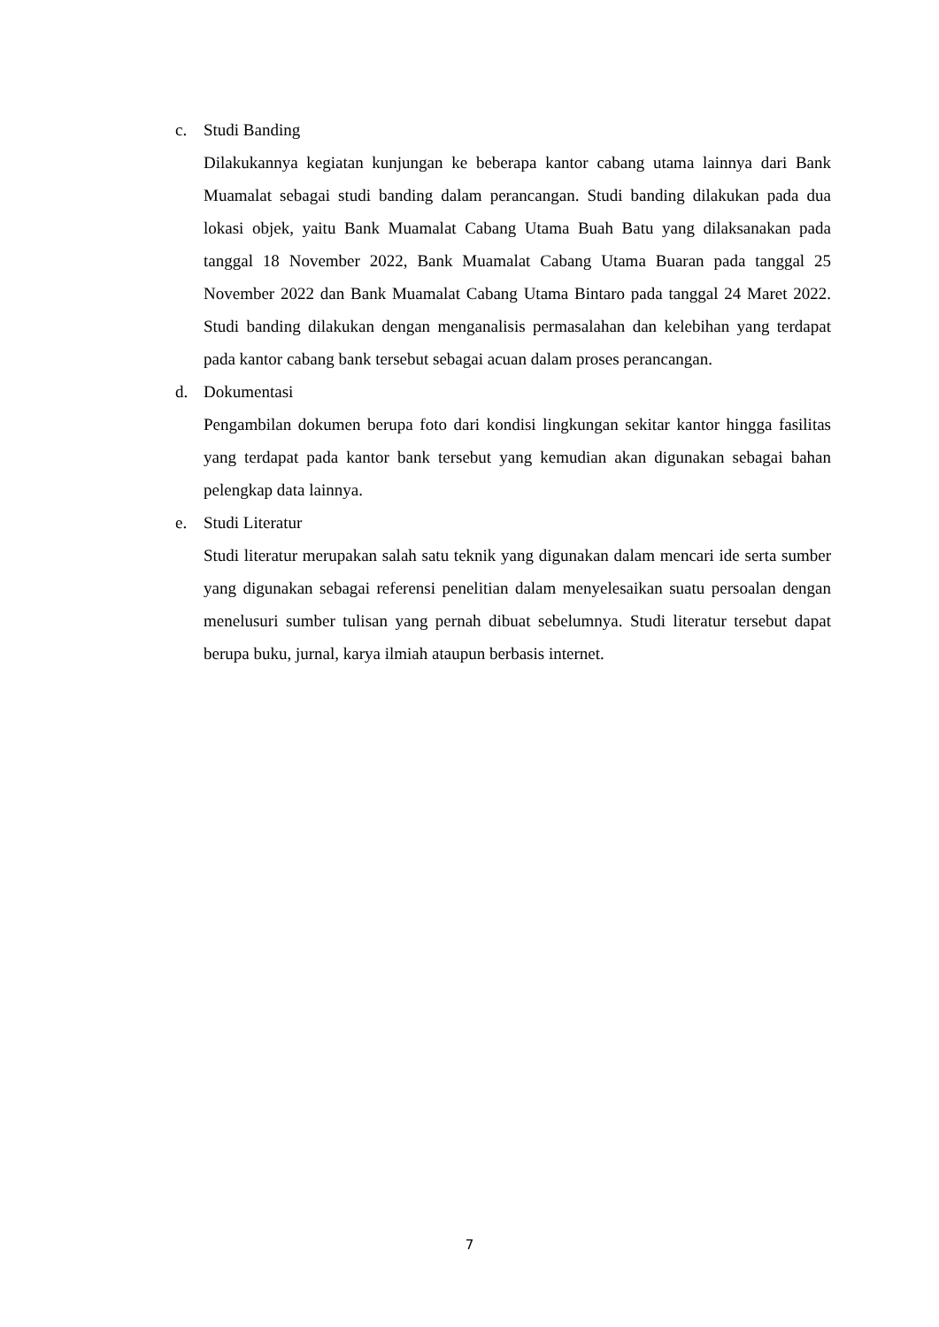c. Studi Banding
Dilakukannya kegiatan kunjungan ke beberapa kantor cabang utama lainnya dari Bank Muamalat sebagai studi banding dalam perancangan. Studi banding dilakukan pada dua lokasi objek, yaitu Bank Muamalat Cabang Utama Buah Batu yang dilaksanakan pada tanggal 18 November 2022, Bank Muamalat Cabang Utama Buaran pada tanggal 25 November 2022 dan Bank Muamalat Cabang Utama Bintaro pada tanggal 24 Maret 2022. Studi banding dilakukan dengan menganalisis permasalahan dan kelebihan yang terdapat pada kantor cabang bank tersebut sebagai acuan dalam proses perancangan.
d. Dokumentasi
Pengambilan dokumen berupa foto dari kondisi lingkungan sekitar kantor hingga fasilitas yang terdapat pada kantor bank tersebut yang kemudian akan digunakan sebagai bahan pelengkap data lainnya.
e. Studi Literatur
Studi literatur merupakan salah satu teknik yang digunakan dalam mencari ide serta sumber yang digunakan sebagai referensi penelitian dalam menyelesaikan suatu persoalan dengan menelusuri sumber tulisan yang pernah dibuat sebelumnya. Studi literatur tersebut dapat berupa buku, jurnal, karya ilmiah ataupun berbasis internet.
7